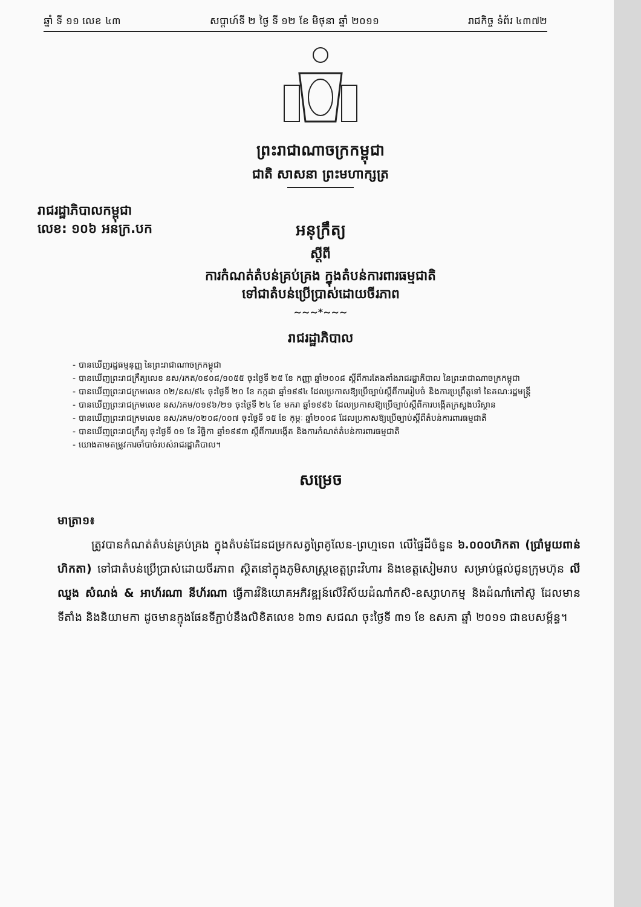ឆ្នាំ ទី ១១ លេខ ៤៣ សប្តាហ៍ទី ២ ថ្ងៃ ទី ១២ ខែ មិថុនា ឆ្នាំ ២០១១ រាជកិច្ច ទំព័រ ៤៣៧២
ព្រះរាជាណាចក្រកម្ពុជា
ជាតិ សាសនា ព្រះមហាក្សត្រ
រាជរដ្ឋាភិបាលកម្ពុជា
លេខ: ១០៦ អនក្រ.បក
អនុក្រឹត្យ
ស្តីពី
ការកំណត់តំបន់គ្រប់គ្រង ក្នុងតំបន់ការពារធម្មជាតិ
ទៅជាតំបន់ប្រើប្រាស់ដោយចីរភាព
~~~*~~~
រាជរដ្ឋាភិបាល
- បានឃើញរដ្ឋធម្មនុញ្ញ នៃព្រះរាជាណាចក្រកម្ពុជា
- បានឃើញព្រះរាជក្រឹត្យលេខ នស/រកត/០៩០៨/១០៥៥ ចុះថ្ងៃទី ២៥ ខែ កញ្ញា ឆ្នាំ២០០៨ ស្តីពីការតែងតាំងរាជរដ្ឋាភិបាល នៃព្រះរាជាណាចក្រកម្ពុជា
- បានឃើញព្រះរាជក្រមលេខ ០២/នស/៩៤ ចុះថ្ងៃទី ២០ ខែ កក្កដា ឆ្នាំ១៩៩៤ ដែលប្រកាសឱ្យប្រើច្បាប់ស្តីពីការរៀបចំ និងការប្រព្រឹត្តទៅ នៃគណៈរដ្ឋមន្ត្រី
- បានឃើញព្រះរាជក្រមលេខ នស/រកម/០១៩៦/២១ ចុះថ្ងៃទី ២៤ ខែ មករា ឆ្នាំ១៩៩៦ ដែលប្រកាសឱ្យប្រើច្បាប់ស្តីពីការបង្កើតក្រសួងបរិស្ថាន
- បានឃើញព្រះរាជក្រមលេខ នស/រកម/០២០៨/០០៧ ចុះថ្ងៃទី ១៥ ខែ កុម្ភៈ ឆ្នាំ២០០៨ ដែលប្រកាសឱ្យប្រើច្បាប់ស្តីពីតំបន់ការពារធម្មជាតិ
- បានឃើញព្រះរាជក្រឹត្យ ចុះថ្ងៃទី ០១ ខែ វិច្ឆិកា ឆ្នាំ១៩៩៣ ស្តីពីការបង្កើត និងការកំណត់តំបន់ការពារធម្មជាតិ
- យោងតាមតម្រូវការចាំបាច់របស់រាជរដ្ឋាភិបាល។
សម្រេច
មាត្រា១៖
ត្រូវបានកំណត់តំបន់គ្រប់គ្រង ក្នុងតំបន់ដែនជម្រកសត្វព្រៃគូលែន-ព្រហ្មទេព លើផ្ទៃដីចំនួន ៦.០០០ហិកតា (ប្រាំមួយពាន់ហិកតា) ទៅជាតំបន់ប្រើប្រាស់ដោយចីរភាព ស្ថិតនៅក្នុងភូមិសាស្ត្រខេត្តព្រះវិហារ និងខេត្តសៀមរាប សម្រាប់ផ្តល់ជូនក្រុមហ៊ុន លី ឈួង សំណង់ & អាហ័រណា នីហ័រណា ធ្វើការវិនិយោគអភិវឌ្ឍន៍លើវិស័យដំណាំកសិ-ឧស្សាហកម្ម និងដំណាំកៅស៊ូ ដែលមានទីតាំង និងនិយាមកា ដូចមានក្នុងផែនទីភ្ជាប់នឹងលិខិតលេខ ៦៣១ សជណ ចុះថ្ងៃទី ៣១ ខែ ឧសភា ឆ្នាំ ២០១១ ជាឧបសម្ព័ន្ធ។